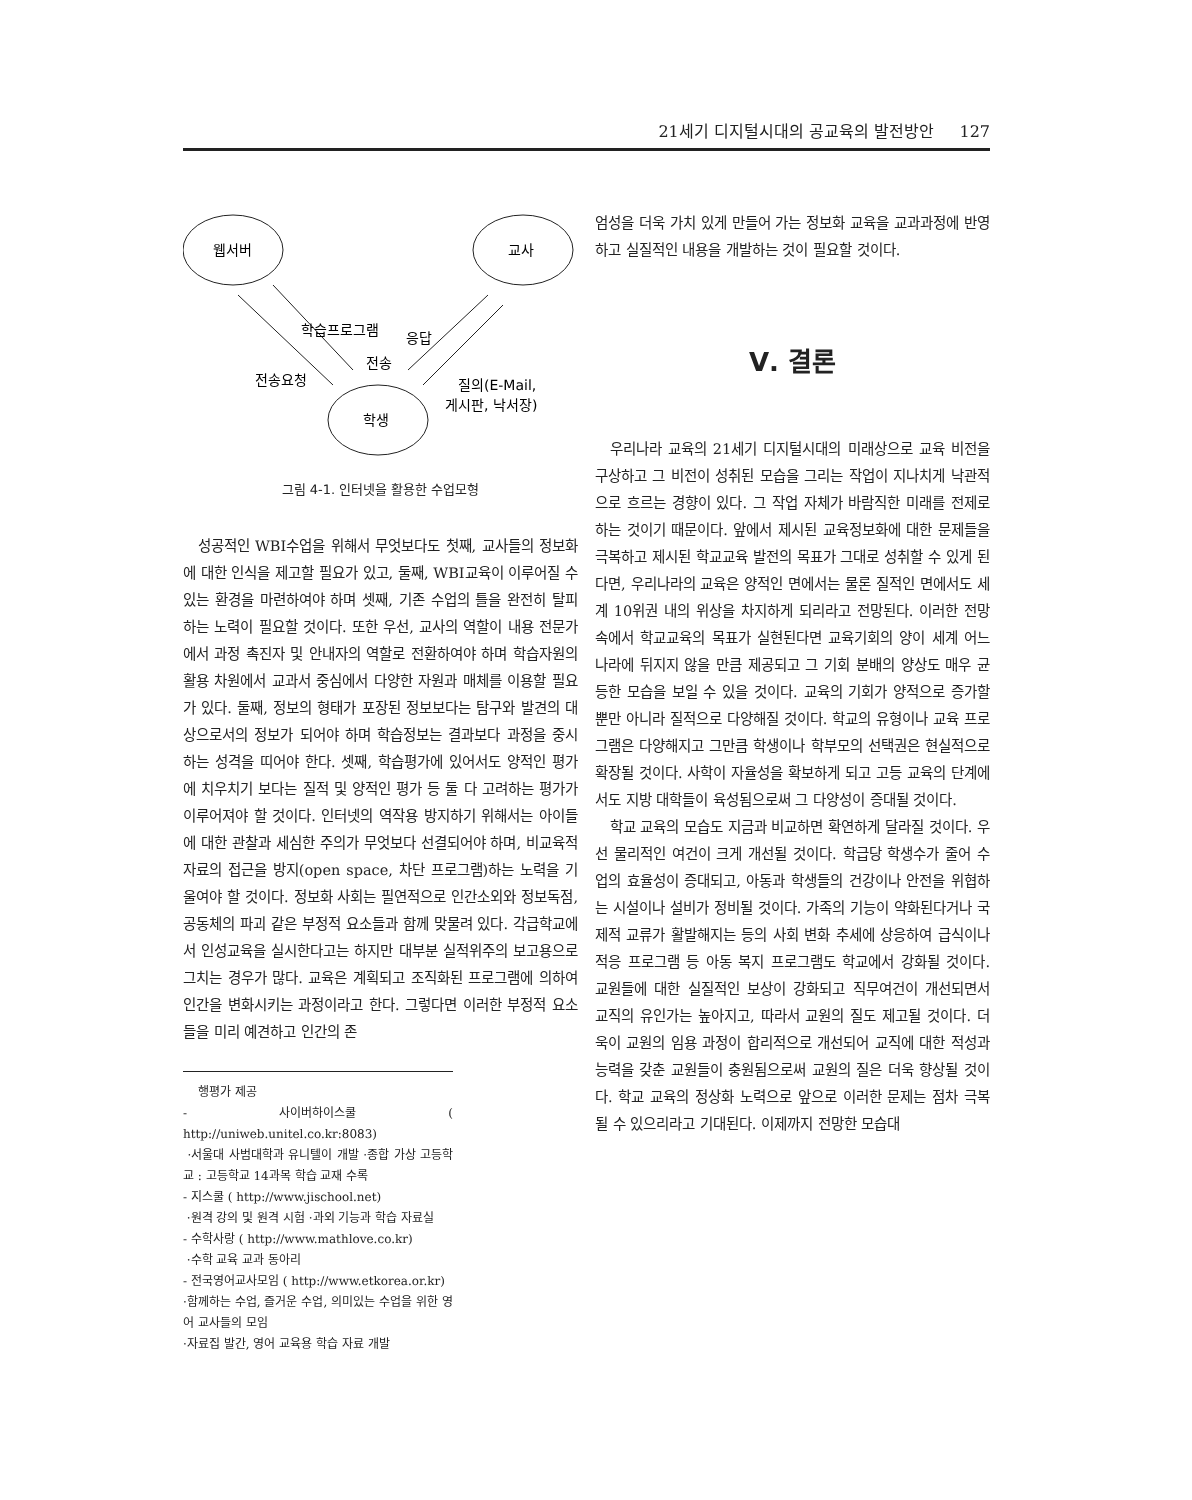21세기 디지털시대의 공교육의 발전방안 127
웹서버
교사
학생
학습프로그램
응답
전송
전송요청
질의(E-Mail,
게시판, 낙서장)
그림 4-1. 인터넷을 활용한 수업모형
성공적인 WBI수업을 위해서 무엇보다도 첫째, 교사들의 정보화에 대한 인식을 제고할 필요가 있고, 둘째, WBI교육이 이루어질 수 있는 환경을 마련하여야 하며 셋째, 기존 수업의 틀을 완전히 탈피하는 노력이 필요할 것이다. 또한 우선, 교사의 역할이 내용 전문가에서 과정 촉진자 및 안내자의 역할로 전환하여야 하며 학습자원의 활용 차원에서 교과서 중심에서 다양한 자원과 매체를 이용할 필요가 있다. 둘째, 정보의 형태가 포장된 정보보다는 탐구와 발견의 대상으로서의 정보가 되어야 하며 학습정보는 결과보다 과정을 중시하는 성격을 띠어야 한다. 셋째, 학습평가에 있어서도 양적인 평가에 치우치기 보다는 질적 및 양적인 평가 등 둘 다 고려하는 평가가 이루어져야 할 것이다. 인터넷의 역작용 방지하기 위해서는 아이들에 대한 관찰과 세심한 주의가 무엇보다 선결되어야 하며, 비교육적 자료의 접근을 방지(open space, 차단 프로그램)하는 노력을 기울여야 할 것이다. 정보화 사회는 필연적으로 인간소외와 정보독점, 공동체의 파괴 같은 부정적 요소들과 함께 맞물려 있다. 각급학교에서 인성교육을 실시한다고는 하지만 대부분 실적위주의 보고용으로 그치는 경우가 많다. 교육은 계획되고 조직화된 프로그램에 의하여 인간을 변화시키는 과정이라고 한다. 그렇다면 이러한 부정적 요소들을 미리 예견하고 인간의 존
행평가 제공
- 사이버하이스쿨 ( http://uniweb.unitel.co.kr:8083)
·서울대 사범대학과 유니텔이 개발 ·종합 가상 고등학교 : 고등학교 14과목 학습 교재 수록
- 지스쿨 ( http://www.jischool.net)
·원격 강의 및 원격 시험 ·과외 기능과 학습 자료실
- 수학사랑 ( http://www.mathlove.co.kr)
·수학 교육 교과 동아리
- 전국영어교사모임 ( http://www.etkorea.or.kr)
·함께하는 수업, 즐거운 수업, 의미있는 수업을 위한 영어 교사들의 모임
·자료집 발간, 영어 교육용 학습 자료 개발
엄성을 더욱 가치 있게 만들어 가는 정보화 교육을 교과과정에 반영하고 실질적인 내용을 개발하는 것이 필요할 것이다.
Ⅴ. 결론
우리나라 교육의 21세기 디지털시대의 미래상으로 교육 비전을 구상하고 그 비전이 성취된 모습을 그리는 작업이 지나치게 낙관적으로 흐르는 경향이 있다. 그 작업 자체가 바람직한 미래를 전제로 하는 것이기 때문이다. 앞에서 제시된 교육정보화에 대한 문제들을 극복하고 제시된 학교교육 발전의 목표가 그대로 성취할 수 있게 된다면, 우리나라의 교육은 양적인 면에서는 물론 질적인 면에서도 세계 10위권 내의 위상을 차지하게 되리라고 전망된다. 이러한 전망 속에서 학교교육의 목표가 실현된다면 교육기회의 양이 세계 어느 나라에 뒤지지 않을 만큼 제공되고 그 기회 분배의 양상도 매우 균등한 모습을 보일 수 있을 것이다. 교육의 기회가 양적으로 증가할 뿐만 아니라 질적으로 다양해질 것이다. 학교의 유형이나 교육 프로그램은 다양해지고 그만큼 학생이나 학부모의 선택권은 현실적으로 확장될 것이다. 사학이 자율성을 확보하게 되고 고등 교육의 단계에서도 지방 대학들이 육성됨으로써 그 다양성이 증대될 것이다.
학교 교육의 모습도 지금과 비교하면 확연하게 달라질 것이다. 우선 물리적인 여건이 크게 개선될 것이다. 학급당 학생수가 줄어 수업의 효율성이 증대되고, 아동과 학생들의 건강이나 안전을 위협하는 시설이나 설비가 정비될 것이다. 가족의 기능이 약화된다거나 국제적 교류가 활발해지는 등의 사회 변화 추세에 상응하여 급식이나 적응 프로그램 등 아동 복지 프로그램도 학교에서 강화될 것이다. 교원들에 대한 실질적인 보상이 강화되고 직무여건이 개선되면서 교직의 유인가는 높아지고, 따라서 교원의 질도 제고될 것이다. 더욱이 교원의 임용 과정이 합리적으로 개선되어 교직에 대한 적성과 능력을 갖춘 교원들이 충원됨으로써 교원의 질은 더욱 향상될 것이다. 학교 교육의 정상화 노력으로 앞으로 이러한 문제는 점차 극복될 수 있으리라고 기대된다. 이제까지 전망한 모습대